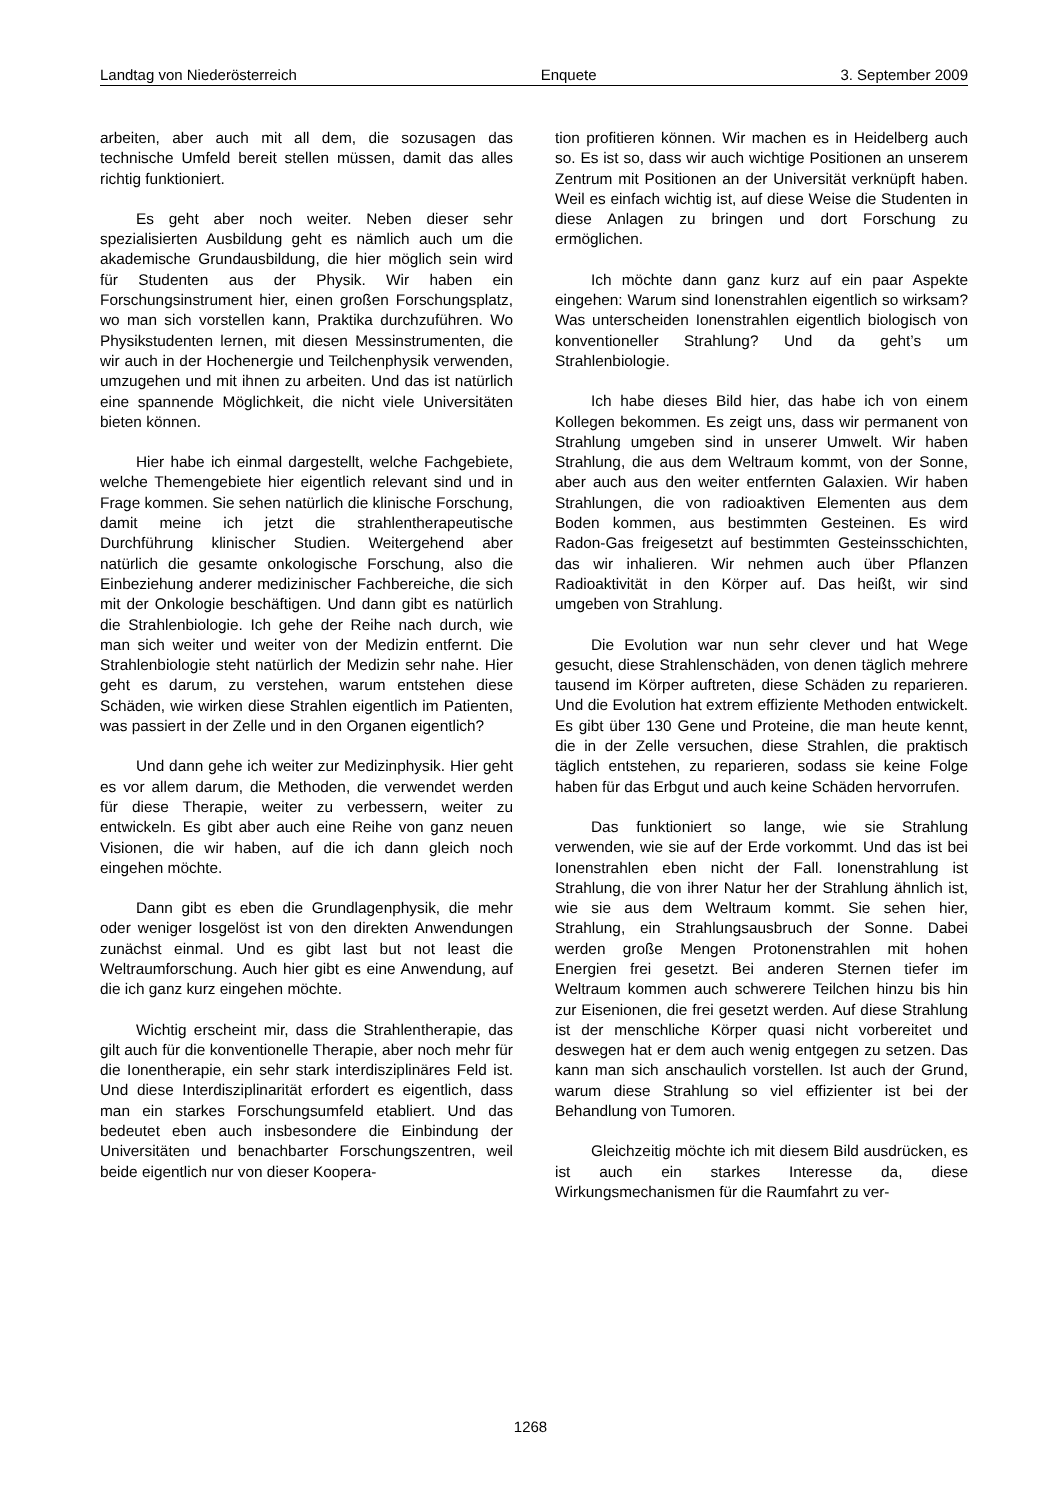Landtag von Niederösterreich Enquete 3. September 2009
arbeiten, aber auch mit all dem, die sozusagen das technische Umfeld bereit stellen müssen, damit das alles richtig funktioniert.
Es geht aber noch weiter. Neben dieser sehr spezialisierten Ausbildung geht es nämlich auch um die akademische Grundausbildung, die hier möglich sein wird für Studenten aus der Physik. Wir haben ein Forschungsinstrument hier, einen großen Forschungsplatz, wo man sich vorstellen kann, Praktika durchzuführen. Wo Physikstudenten lernen, mit diesen Messinstrumenten, die wir auch in der Hochenergie und Teilchenphysik verwenden, umzugehen und mit ihnen zu arbeiten. Und das ist natürlich eine spannende Möglichkeit, die nicht viele Universitäten bieten können.
Hier habe ich einmal dargestellt, welche Fachgebiete, welche Themengebiete hier eigentlich relevant sind und in Frage kommen. Sie sehen natürlich die klinische Forschung, damit meine ich jetzt die strahlentherapeutische Durchführung klinischer Studien. Weitergehend aber natürlich die gesamte onkologische Forschung, also die Einbeziehung anderer medizinischer Fachbereiche, die sich mit der Onkologie beschäftigen. Und dann gibt es natürlich die Strahlenbiologie. Ich gehe der Reihe nach durch, wie man sich weiter und weiter von der Medizin entfernt. Die Strahlenbiologie steht natürlich der Medizin sehr nahe. Hier geht es darum, zu verstehen, warum entstehen diese Schäden, wie wirken diese Strahlen eigentlich im Patienten, was passiert in der Zelle und in den Organen eigentlich?
Und dann gehe ich weiter zur Medizinphysik. Hier geht es vor allem darum, die Methoden, die verwendet werden für diese Therapie, weiter zu verbessern, weiter zu entwickeln. Es gibt aber auch eine Reihe von ganz neuen Visionen, die wir haben, auf die ich dann gleich noch eingehen möchte.
Dann gibt es eben die Grundlagenphysik, die mehr oder weniger losgelöst ist von den direkten Anwendungen zunächst einmal. Und es gibt last but not least die Weltraumforschung. Auch hier gibt es eine Anwendung, auf die ich ganz kurz eingehen möchte.
Wichtig erscheint mir, dass die Strahlentherapie, das gilt auch für die konventionelle Therapie, aber noch mehr für die Ionentherapie, ein sehr stark interdisziplinäres Feld ist. Und diese Interdisziplinarität erfordert es eigentlich, dass man ein starkes Forschungsumfeld etabliert. Und das bedeutet eben auch insbesondere die Einbindung der Universitäten und benachbarter Forschungszentren, weil beide eigentlich nur von dieser Koopera-
tion profitieren können. Wir machen es in Heidelberg auch so. Es ist so, dass wir auch wichtige Positionen an unserem Zentrum mit Positionen an der Universität verknüpft haben. Weil es einfach wichtig ist, auf diese Weise die Studenten in diese Anlagen zu bringen und dort Forschung zu ermöglichen.
Ich möchte dann ganz kurz auf ein paar Aspekte eingehen: Warum sind Ionenstrahlen eigentlich so wirksam? Was unterscheiden Ionenstrahlen eigentlich biologisch von konventioneller Strahlung? Und da geht’s um Strahlenbiologie.
Ich habe dieses Bild hier, das habe ich von einem Kollegen bekommen. Es zeigt uns, dass wir permanent von Strahlung umgeben sind in unserer Umwelt. Wir haben Strahlung, die aus dem Weltraum kommt, von der Sonne, aber auch aus den weiter entfernten Galaxien. Wir haben Strahlungen, die von radioaktiven Elementen aus dem Boden kommen, aus bestimmten Gesteinen. Es wird Radon-Gas freigesetzt auf bestimmten Gesteinsschichten, das wir inhalieren. Wir nehmen auch über Pflanzen Radioaktivität in den Körper auf. Das heißt, wir sind umgeben von Strahlung.
Die Evolution war nun sehr clever und hat Wege gesucht, diese Strahlenschäden, von denen täglich mehrere tausend im Körper auftreten, diese Schäden zu reparieren. Und die Evolution hat extrem effiziente Methoden entwickelt. Es gibt über 130 Gene und Proteine, die man heute kennt, die in der Zelle versuchen, diese Strahlen, die praktisch täglich entstehen, zu reparieren, sodass sie keine Folge haben für das Erbgut und auch keine Schäden hervorrufen.
Das funktioniert so lange, wie sie Strahlung verwenden, wie sie auf der Erde vorkommt. Und das ist bei Ionenstrahlen eben nicht der Fall. Ionenstrahlung ist Strahlung, die von ihrer Natur her der Strahlung ähnlich ist, wie sie aus dem Weltraum kommt. Sie sehen hier, Strahlung, ein Strahlungsausbruch der Sonne. Dabei werden große Mengen Protonenstrahlen mit hohen Energien frei gesetzt. Bei anderen Sternen tiefer im Weltraum kommen auch schwerere Teilchen hinzu bis hin zur Eisenionen, die frei gesetzt werden. Auf diese Strahlung ist der menschliche Körper quasi nicht vorbereitet und deswegen hat er dem auch wenig entgegen zu setzen. Das kann man sich anschaulich vorstellen. Ist auch der Grund, warum diese Strahlung so viel effizienter ist bei der Behandlung von Tumoren.
Gleichzeitig möchte ich mit diesem Bild ausdrücken, es ist auch ein starkes Interesse da, diese Wirkungsmechanismen für die Raumfahrt zu ver-
1268